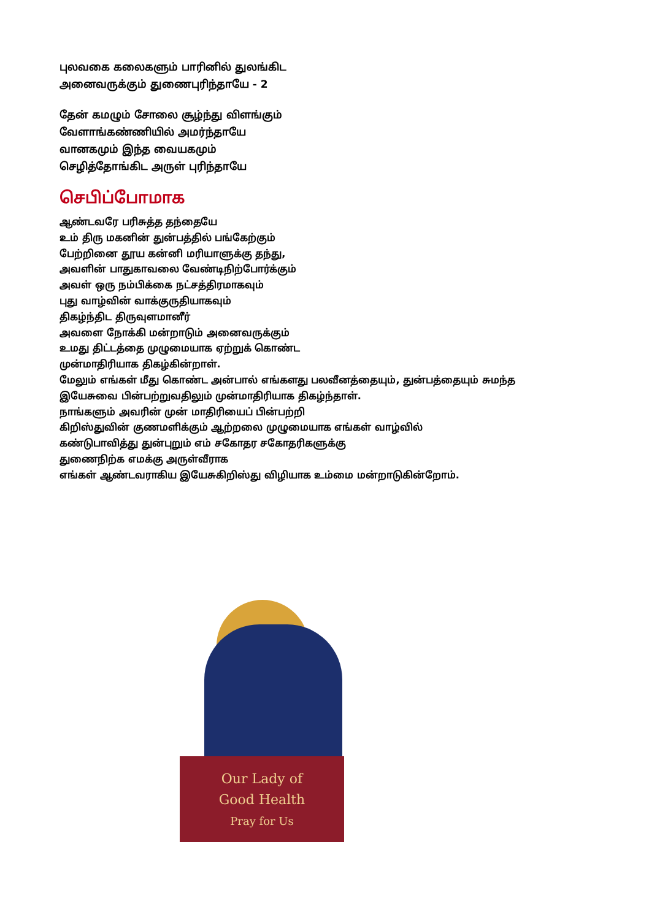புலவகை கலைகளும் பாரினில் துலங்கிட
அனைவருக்கும் துணைபுரிந்தாயே - 2
தேன் கமழும் சோலை சூழ்ந்து விளங்கும்
வேளாங்கண்ணியில் அமர்ந்தாயே
வானகமும் இந்த வையகமும்
செழித்தோங்கிட அருள் புரிந்தாயே
செபிப்போமாக
ஆண்டவரே பரிசுத்த தந்தையே
உம் திரு மகனின் துன்பத்தில் பங்கேற்கும்
பேற்றினை தூய கன்னி மரியாளுக்கு தந்து,
அவளின் பாதுகாவலை வேண்டிநிற்போர்க்கும்
அவள் ஒரு நம்பிக்கை நட்சத்திரமாகவும்
புது வாழ்வின் வாக்குருதியாகவும்
திகழ்ந்திட திருவுளமானீர்
அவளை நோக்கி மன்றாடும் அனைவருக்கும்
உமது திட்டத்தை முழுமையாக ஏற்றுக் கொண்ட
முன்மாதிரியாக திகழ்கின்றாள்.
மேலும் எங்கள் மீது கொண்ட அன்பால் எங்களது பலவீனத்தையும், துன்பத்தையும் சுமந்த
இயேசுவை பின்பற்றுவதிலும் முன்மாதிரியாக திகழ்ந்தாள்.
நாங்களும் அவரின் முன் மாதிரியைப் பின்பற்றி
கிறிஸ்துவின் குணமளிக்கும் ஆற்றலை முழுமையாக எங்கள் வாழ்வில்
கண்டுபாவித்து துன்புறும் எம் சகோதர சகோதரிகளுக்கு
துணைநிற்க எமக்கு அருள்வீராக
எங்கள் ஆண்டவராகிய இயேசுகிறிஸ்து விழியாக உம்மை மன்றாடுகின்றோம்.
Our Lady of
Good Health
Pray for Us